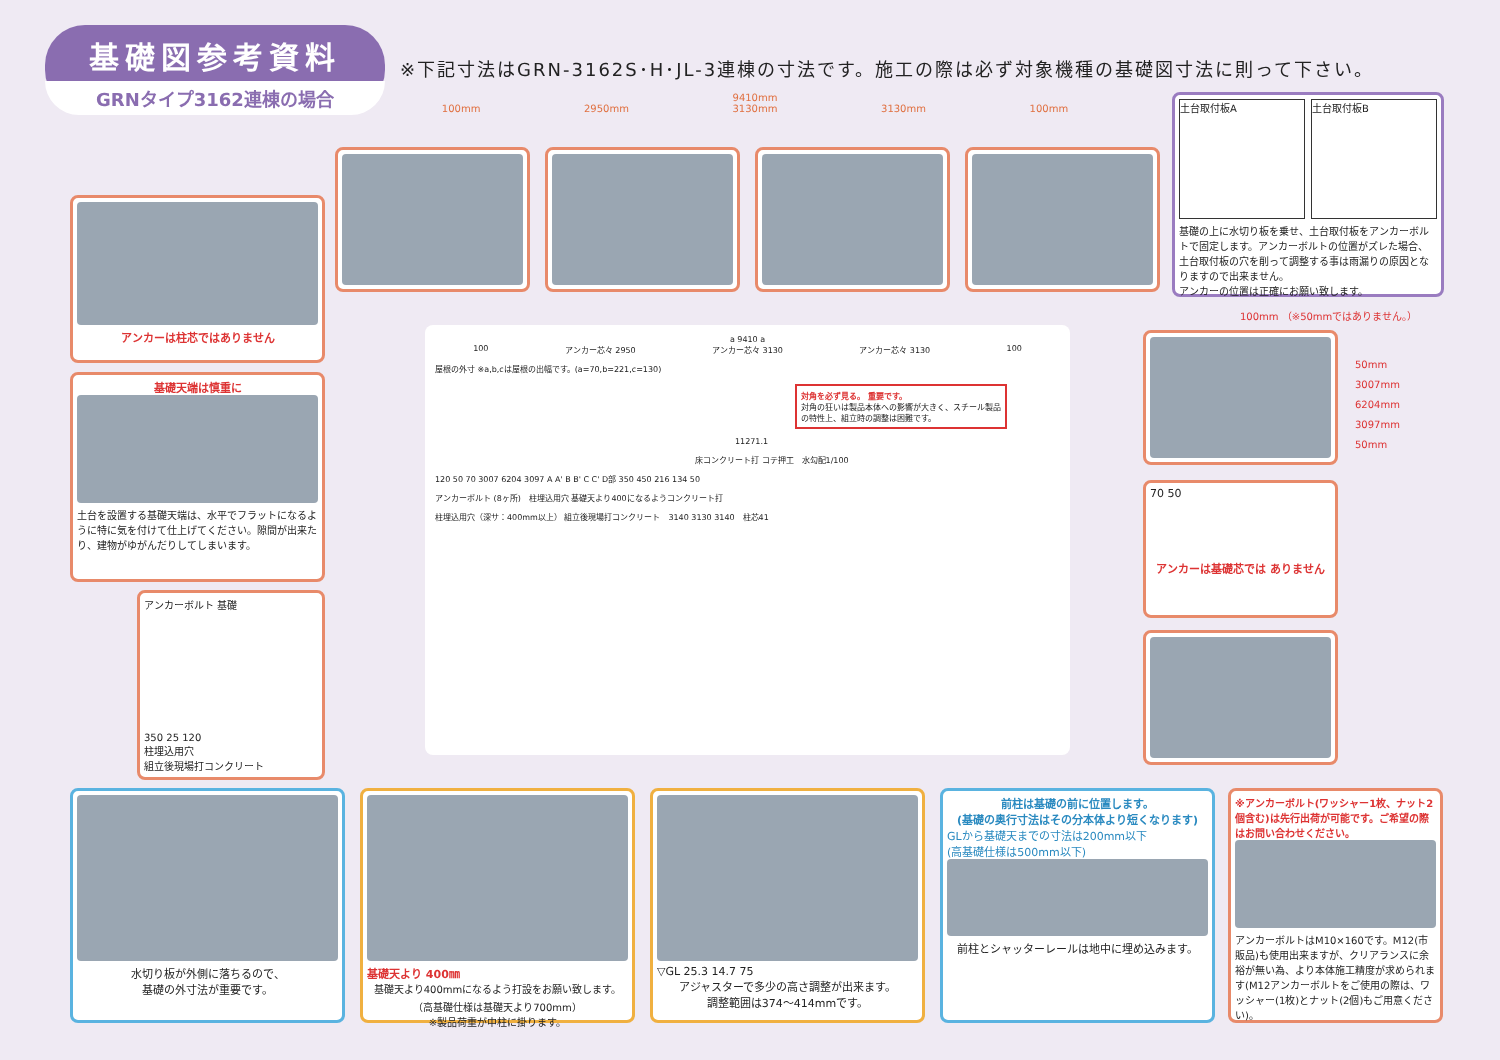基礎図参考資料
GRNタイプ3162連棟の場合
※下記寸法はGRN-3162S･H･JL-3連棟の寸法です。施工の際は必ず対象機種の基礎図寸法に則って下さい。
9410mm
100mm 2950mm 3130mm 3130mm 100mm
土台取付板A 土台取付板B
基礎の上に水切り板を乗せ、土台取付板をアンカーボルトで固定します。アンカーボルトの位置がズレた場合、土台取付板の穴を削って調整する事は雨漏りの原因となりますので出来ません。
アンカーの位置は正確にお願い致します。
アンカーは柱芯ではありません
基礎天端は慎重に
土台を設置する基礎天端は、水平でフラットになるように特に気を付けて仕上げてください。隙間が出来たり、建物がゆがんだりしてしまいます。
アンカーボルト 基礎
350 25 120
柱埋込用穴
組立後現場打コンクリート
a 9410 a
100 アンカー芯々 2950 アンカー芯々 3130 アンカー芯々 3130 100
屋根の外寸 ※a,b,cは屋根の出幅です。(a=70,b=221,c=130)
対角を必ず見る。 重要です。
対角の狂いは製品本体への影響が大きく、スチール製品の特性上、組立時の調整は困難です。
11271.1
床コンクリート打 コテ押工　水勾配1/100
120 50 70 3007 6204 3097 A A' B B' C C' D部 350 450 216 134 50
アンカーボルト (8ヶ所)　柱埋込用穴 基礎天より400になるようコンクリート打
柱埋込用穴（深サ：400mm以上） 組立後現場打コンクリート　3140 3130 3140　柱芯41
100mm （※50mmではありません。）
70 50
アンカーは基礎芯では ありません
50mm
3007mm
6204mm
3097mm
50mm
水切り板が外側に落ちるので、
基礎の外寸法が重要です。
基礎天より 400㎜
基礎天より400mmになるよう打設をお願い致します。
（高基礎仕様は基礎天より700mm）
※製品荷重が中柱に掛ります。
▽GL 25.3 14.7 75
アジャスターで多少の高さ調整が出来ます。
調整範囲は374～414mmです。
前柱は基礎の前に位置します。
(基礎の奥行寸法はその分本体より短くなります)
GLから基礎天までの寸法は200mm以下
(高基礎仕様は500mm以下)
前柱とシャッターレールは地中に埋め込みます。
※アンカーボルト(ワッシャー1枚、ナット2個含む)は先行出荷が可能です。ご希望の際はお問い合わせください。
アンカーボルトはM10×160です。M12(市販品)も使用出来ますが、クリアランスに余裕が無い為、より本体施工精度が求められます(M12アンカーボルトをご使用の際は、ワッシャー(1枚)とナット(2個)もご用意ください)。